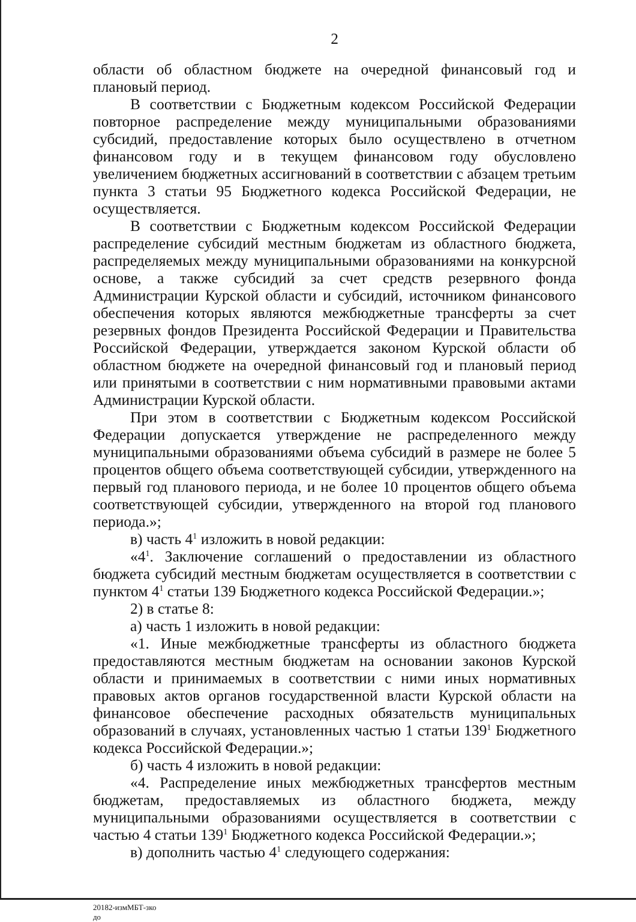2
области об областном бюджете на очередной финансовый год и плановый период.
В соответствии с Бюджетным кодексом Российской Федерации повторное распределение между муниципальными образованиями субсидий, предоставление которых было осуществлено в отчетном финансовом году и в текущем финансовом году обусловлено увеличением бюджетных ассигнований в соответствии с абзацем третьим пункта 3 статьи 95 Бюджетного кодекса Российской Федерации, не осуществляется.
В соответствии с Бюджетным кодексом Российской Федерации распределение субсидий местным бюджетам из областного бюджета, распределяемых между муниципальными образованиями на конкурсной основе, а также субсидий за счет средств резервного фонда Администрации Курской области и субсидий, источником финансового обеспечения которых являются межбюджетные трансферты за счет резервных фондов Президента Российской Федерации и Правительства Российской Федерации, утверждается законом Курской области об областном бюджете на очередной финансовый год и плановый период или принятыми в соответствии с ним нормативными правовыми актами Администрации Курской области.
При этом в соответствии с Бюджетным кодексом Российской Федерации допускается утверждение не распределенного между муниципальными образованиями объема субсидий в размере не более 5 процентов общего объема соответствующей субсидии, утвержденного на первый год планового периода, и не более 10 процентов общего объема соответствующей субсидии, утвержденного на второй год планового периода.»;
в) часть 4<sup>1</sup> изложить в новой редакции:
«4<sup>1</sup>. Заключение соглашений о предоставлении из областного бюджета субсидий местным бюджетам осуществляется в соответствии с пунктом 4<sup>1</sup> статьи 139 Бюджетного кодекса Российской Федерации.»;
2) в статье 8:
а) часть 1 изложить в новой редакции:
«1. Иные межбюджетные трансферты из областного бюджета предоставляются местным бюджетам на основании законов Курской области и принимаемых в соответствии с ними иных нормативных правовых актов органов государственной власти Курской области на финансовое обеспечение расходных обязательств муниципальных образований в случаях, установленных частью 1 статьи 139<sup>1</sup> Бюджетного кодекса Российской Федерации.»;
б) часть 4 изложить в новой редакции:
«4. Распределение иных межбюджетных трансфертов местным бюджетам, предоставляемых из областного бюджета, между муниципальными образованиями осуществляется в соответствии с частью 4 статьи 139<sup>1</sup> Бюджетного кодекса Российской Федерации.»;
в) дополнить частью 4<sup>1</sup> следующего содержания:
20182-измМБТ-зко
до